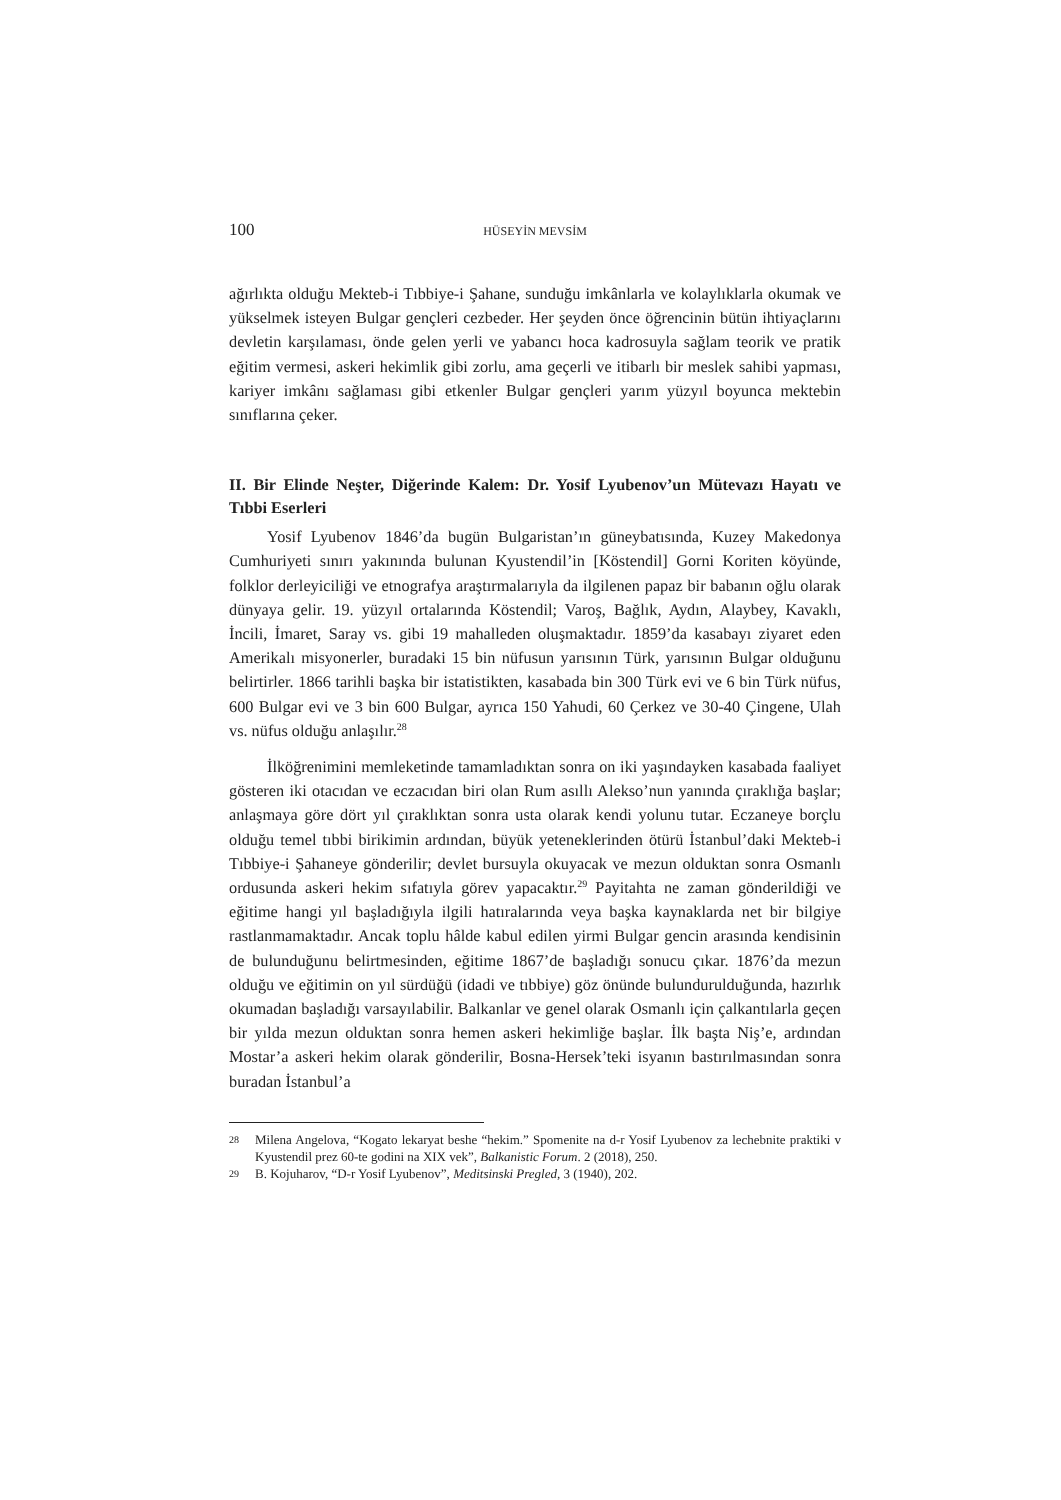100 HÜSEYİN MEVSİM
ağırlıkta olduğu Mekteb-i Tıbbiye-i Şahane, sunduğu imkânlarla ve kolaylıklarla okumak ve yükselmek isteyen Bulgar gençleri cezbeder. Her şeyden önce öğrencinin bütün ihtiyaçlarını devletin karşılaması, önde gelen yerli ve yabancı hoca kadrosuyla sağlam teorik ve pratik eğitim vermesi, askeri hekimlik gibi zorlu, ama geçerli ve itibarlı bir meslek sahibi yapması, kariyer imkânı sağlaması gibi etkenler Bulgar gençleri yarım yüzyıl boyunca mektebin sınıflarına çeker.
II. Bir Elinde Neşter, Diğerinde Kalem: Dr. Yosif Lyubenov’un Mütevazı Hayatı ve Tıbbi Eserleri
Yosif Lyubenov 1846’da bugün Bulgaristan’ın güneybatısında, Kuzey Makedonya Cumhuriyeti sınırı yakınında bulunan Kyustendil’in [Köstendil] Gorni Koriten köyünde, folklor derleyiciliği ve etnografya araştırmalarıyla da ilgilenen papaz bir babanın oğlu olarak dünyaya gelir. 19. yüzyıl ortalarında Köstendil; Varoş, Bağlık, Aydın, Alaybey, Kavaklı, İncili, İmaret, Saray vs. gibi 19 mahalleden oluşmaktadır. 1859’da kasabayı ziyaret eden Amerikalı misyonerler, buradaki 15 bin nüfusun yarısının Türk, yarısının Bulgar olduğunu belirtirler. 1866 tarihli başka bir istatistikten, kasabada bin 300 Türk evi ve 6 bin Türk nüfus, 600 Bulgar evi ve 3 bin 600 Bulgar, ayrıca 150 Yahudi, 60 Çerkez ve 30-40 Çingene, Ulah vs. nüfus olduğu anlaşılır.<sup>28</sup>
İlköğrenimini memleketinde tamamladıktan sonra on iki yaşındayken kasabada faaliyet gösteren iki otacıdan ve eczacıdan biri olan Rum asıllı Alekso’nun yanında çıraklığa başlar; anlaşmaya göre dört yıl çıraklıktan sonra usta olarak kendi yolunu tutar. Eczaneye borçlu olduğu temel tıbbi birikimin ardından, büyük yeteneklerinden ötürü İstanbul’daki Mekteb-i Tıbbiye-i Şahaneye gönderilir; devlet bursuyla okuyacak ve mezun olduktan sonra Osmanlı ordusunda askeri hekim sıfatıyla görev yapacaktır.<sup>29</sup> Payitahta ne zaman gönderildiği ve eğitime hangi yıl başladığıyla ilgili hatıralarında veya başka kaynaklarda net bir bilgiye rastlanmamaktadır. Ancak toplu hâlde kabul edilen yirmi Bulgar gencin arasında kendisinin de bulunduğunu belirtmesinden, eğitime 1867’de başladığı sonucu çıkar. 1876’da mezun olduğu ve eğitimin on yıl sürdüğü (idadi ve tıbbiye) göz önünde bulundurulduğunda, hazırlık okumadan başladığı varsayılabilir. Balkanlar ve genel olarak Osmanlı için çalkantılarla geçen bir yılda mezun olduktan sonra hemen askeri hekimliğe başlar. İlk başta Niş’e, ardından Mostar’a askeri hekim olarak gönderilir, Bosna-Hersek’teki isyanın bastırılmasından sonra buradan İstanbul’a
28 Milena Angelova, “Kogato lekaryat beshe “hekim.” Spomenite na d-r Yosif Lyubenov za lechebnite praktiki v Kyustendil prez 60-te godini na XIX vek”, Balkanistic Forum. 2 (2018), 250.
29 B. Kojuharov, “D-r Yosif Lyubenov”, Meditsinski Pregled, 3 (1940), 202.